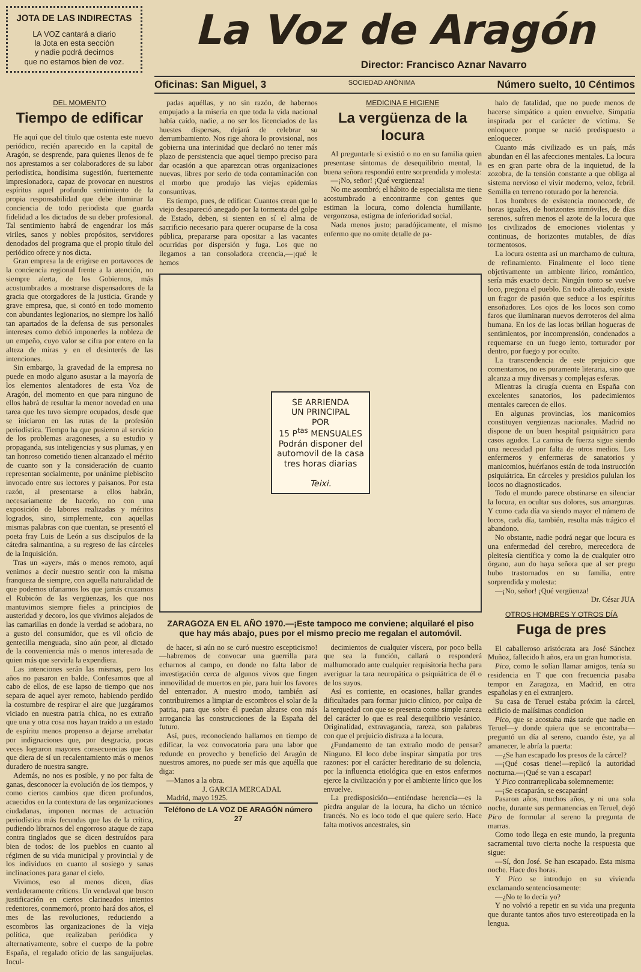JOTA DE LAS INDIRECTAS
LA VOZ cantará a diario
la Jota en esta sección
y nadie podrá decirnos
que no estamos bien de voz.
La Voz de Aragón
Director: Francisco Aznar Navarro
Oficinas: San Miguel, 3 SOCIEDAD ANÓNIMA Número suelto, 10 Céntimos
DEL MOMENTO
Tiempo de edificar
He aquí que del título que ostenta este nuevo periódico, recién aparecido en la capital de Aragón, se desprende, para quienes llenos de fe nos aprestamos a ser colaboradores de su labor periodística, hondísima sugestión, fuertemente impresionadora, capaz de provocar en nuestros espíritus aquel profundo sentimiento de la propia responsabilidad que debe iluminar la conciencia de todo periodista que guarda fidelidad a los dictados de su deber profesional. Tal sentimiento habrá de engendrar los más viriles, sanos y nobles propósitos, servidores denodados del programa que el propio título del periódico ofrece y nos dicta.
Gran empresa la de erigirse en portavoces de la conciencia regional frente a la atención, no siempre alerta, de los Gobiernos, más acostumbrados a mostrarse dispensadores de la gracia que otorgadores de la justicia. Grande y grave empresa, que, si contó en todo momento con abundantes legionarios, no siempre los halló tan apartados de la defensa de sus personales intereses como debió imponerles la nobleza de un empeño, cuyo valor se cifra por entero en la alteza de miras y en el desinterés de las intenciones.
Sin embargo, la gravedad de la empresa no puede en modo alguno asustar a la mayoría de los elementos alentadores de esta Voz de Aragón, del momento en que para ninguno de ellos habrá de resultar la menor novedad en una tarea que les tuvo siempre ocupados, desde que se iniciaron en las rutas de la profesión periodística. Tiempo ha que pusieron al servicio de los problemas aragoneses, a su estudio y propaganda, sus inteligencias y sus plumas, y en tan honroso cometido tienen alcanzado el mérito de cuanto son y la consideración de cuanto representan socialmente, por unánime plebiscito invocado entre sus lectores y paisanos. Por esta razón, al presentarse a ellos habrán, necesariamente de hacerlo, no con una exposición de labores realizadas y méritos logrados, sino, simplemente, con aquellas mismas palabras con que cuentan, se presentó el poeta fray Luis de León a sus discípulos de la cátedra salmantina, a su regreso de las cárceles de la Inquisición.
Tras un «ayer», más o menos remoto, aquí venimos a decir nuestro sentir con la misma franqueza de siempre, con aquella naturalidad de que podemos ufanarnos los que jamás cruzamos el Rubicón de las vergüenzas, los que nos mantuvimos siempre fieles a principios de austeridad y decoro, los que vivimos alejados de las camarillas en donde la verdad se adobara, no a gusto del consumidor, que es vil oficio de gentecilla menguada, sino aún peor, al dictado de la conveniencia más o menos interesada de quien más que servirla la expendiera.
Las intenciones serán las mismas, pero los años no pasaron en balde. Confesamos que al cabo de ellos, de ese lapso de tiempo que nos separa de aquel ayer remoto, habiendo perdido la costumbre de respirar el aire que juzgáramos viciado en nuestra patria chica, no es extraño que una y otra cosa nos hayan traído a un estado de espíritu menos propenso a dejarse arrebatar por indignaciones que, por desgracia, pocas veces lograron mayores consecuencias que las que diera de sí un recalentamiento más o menos duradero de nuestra sangre.
Además, no nos es posible, y no por falta de ganas, desconocer la evolución de los tiempos, y como ciertos cambios que dicen profundos, acaecidos en la contextura de las organizaciones ciudadanas, imponen normas de actuación periodística más fecundas que las de la crítica, pudiendo librarnos del engorroso ataque de zapa contra tinglados que se dicen destruídos para bien de todos: de los pueblos en cuanto al régimen de su vida municipal y provincial y de los individuos en cuanto al sosiego y sanas inclinaciones para ganar el cielo.
Vivimos, eso al menos dicen, días verdaderamente críticos. Un vendaval que busco justificación en ciertos clarineados intentos redentores, conmemoró, pronto hará dos años, el mes de las revoluciones, reduciendo a escombros las organizaciones de la vieja política, que realizaban periódica y alternativamente, sobre el cuerpo de la pobre España, el regalado oficio de las sanguijuelas. Incul-
padas aquéllas, y no sin razón, de habernos empujado a la miseria en que toda la vida nacional había caído, nadie, a no ser los licenciados de las huestes dispersas, dejará de celebrar su derrumbamiento. Nos rige ahora lo provisional, nos gobierna una interinidad que declaró no tener más plazo de persistencia que aquel tiempo preciso para dar ocasión a que aparezcan otras organizaciones nuevas, libres por serlo de toda contaminación con el morbo que produjo las viejas epidemias consuntivas.
Es tiempo, pues, de edificar. Cuantos crean que lo viejo desapareció anegado por la tormenta del golpe de Estado, deben, si sienten en sí el alma de sacrificio necesario para querer ocuparse de la cosa pública, prepararse para opositar a las vacantes ocurridas por dispersión y fuga. Los que no llegamos a tan consoladora creencia,—¡qué le hemos
MEDICINA E HIGIENE
La vergüenza de la locura
Al preguntarle si existió o no en su familia quien presentase síntomas de desequilibrio mental, la buena señora respondió entre sorprendida y molesta:
—¡No, señor! ¡Qué vergüenza!
No me asombró; el hábito de especialista me tiene acostumbrado a encontrarme con gentes que estiman la locura, como dolencia humillante, vergonzosa, estigma de inferioridad social.
Nada menos justo; paradójicamente, el mismo enfermo que no omite detalle de pa-
SE ARRIENDA
UN PRINCIPAL
POR
15 P<sup>tas</sup> MENSUALES
Podrán disponer del
automovil de la casa
tres horas diarias
Teixi.
ZARAGOZA EN EL AÑO 1970.—¡Este tampoco me conviene; alquilaré el piso que hay más abajo, pues por el mismo precio me regalan el automóvil.
de hacer, si aún no se curó nuestro escepticismo!—habremos de convocar una guerrilla para echarnos al campo, en donde no falta labor de investigación cerca de algunos vivos que fingen inmovilidad de muertos en pie, para huir los favores del enterrador. A nuestro modo, también así contribuiremos a limpiar de escombros el solar de la patria, para que sobre él puedan alzarse con más arrogancia las construcciones de la España del futuro.
Así, pues, reconociendo hallarnos en tiempo de edificar, la voz convocatoria para una labor que redunde en provecho y beneficio del Aragón de nuestros amores, no puede ser más que aquélla que diga:
—Manos a la obra.
J. GARCIA MERCADAL
Madrid, mayo 1925.
Teléfono de LA VOZ DE ARAGÓN número 27
decimientos de cualquier víscera, por poco bella que sea la función, callará o responderá malhumorado ante cualquier requisitoria hecha para averiguar la tara neuropática o psiquiátrica de él o de los suyos.
Así es corriente, en ocasiones, hallar grandes dificultades para formar juicio clínico, por culpa de la terquedad con que se presenta como simple rareza del carácter lo que es real desequilibrio vesánico. Originalidad, extravagancia, rareza, son palabras con que el prejuicio disfraza a la locura.
¿Fundamento de tan extraño modo de pensar? Ninguno. El loco debe inspirar simpatía por tres razones: por el carácter hereditario de su dolencia, por la influencia etiológica que en estos enfermos ejerce la civilización y por el ambiente lírico que los envuelve.
La predisposición—entiéndase herencia—es la piedra angular de la locura, ha dicho un técnico francés. No es loco todo el que quiere serlo. Hace falta motivos ancestrales, sin
halo de fatalidad, que no puede menos de hacerse simpático a quien envuelve. Simpatía inspirada por el carácter de víctima. Se enloquece porque se nació predispuesto a enloquecer.
Cuanto más civilizado es un país, más abundan en él las afecciones mentales. La locura es en gran parte obra de la inquietud, de la zozobra, de la tensión constante a que obliga al sistema nervioso el vivir moderno, veloz, febril. Semilla en terreno roturado por la herencia.
Los hombres de existencia monocorde, de horas iguales, de horizontes inmóviles, de días serenos, sufren menos el azote de la locura que los civilizados de emociones violentas y continuas, de horizontes mutables, de días tormentosos.
La locura ostenta así un marchamo de cultura, de refinamiento. Finalmente el loco tiene objetivamente un ambiente lírico, romántico, sería más exacto decir. Ningún tonto se vuelve loco, pregona el pueblo. En todo alienado, existe un fragor de pasión que seduce a los espíritus ensoñadores. Los ojos de los locos son como faros que iluminaran nuevos derroteros del alma humana. En los de las locas brillan hogueras de sentimientos, por incomprensión, condenados a requemarse en un fuego lento, torturador por dentro, por fuego y por oculto.
La transcendencia de este prejuicio que comentamos, no es puramente literaria, sino que alcanza a muy diversas y complejas esferas.
Mientras la cirugía cuenta en España con excelentes sanatorios, los padecimientos mentales carecen de ellos.
En algunas provincias, los manicomios constituyen vergüenzas nacionales. Madrid no dispone de un buen hospital psiquiátrico para casos agudos. La camisa de fuerza sigue siendo una necesidad por falta de otros medios. Los enfermeros y enfermeras de sanatorios y manicomios, huérfanos están de toda instrucción psiquiátrica. En cárceles y presidios pululan los locos no diagnosticados.
Todo el mundo parece obstinarse en silenciar la locura, en ocultar sus dolores, sus amarguras. Y como cada día va siendo mayor el número de locos, cada día, también, resulta más trágico el abandono.
No obstante, nadie podrá negar que locura es una enfermedad del cerebro, merecedora de pleitesía científica y como la de cualquier otro órgano, aun do haya señora que al ser pregu hubo trastornados en su familia, entre sorprendida y molesta:
—¡No, señor! ¡Qué vergüenza!
Dr. César JUA
OTROS HOMBRES Y OTROS DÍA
Fuga de pres
El caballeroso aristócrata ara José Sánchez Muñoz, fallecido h años, era un gran humorista.
Pico, como le solían llamar amigos, tenía su residencia en T que con frecuencia pasaba tempor en Zaragoza, en Madrid, en otra españolas y en el extranjero.
Su casa de Teruel estaba próxim la cárcel, edificio de malísimas condicion
Pico, que se acostaba más tarde que nadie en Teruel—y donde quiera que se encontraba—preguntó un día al sereno, cuando éste, ya al amanecer, le abría la puerta:
—¿Se han escapado los presos de la cárcel?
—¡Qué cosas tiene!—replicó la autoridad nocturna.—¡Qué se van a escapar!
Y Pico contrarreplicaba solemnemente:
—¡Se escaparán, se escaparán!
Pasaron años, muchos años, y ni una sola noche, durante sus permanencias en Teruel, dejó Pico de formular al sereno la pregunta de marras.
Como todo llega en este mundo, la pregunta sacramental tuvo cierta noche la respuesta que sigue:
—Sí, don José. Se han escapado. Esta misma noche. Hace dos horas.
Y Pico se introdujo en su vivienda exclamando sentenciosamente:
—¿No te lo decía yo?
Y no volvió a repetir en su vida una pregunta que durante tantos años tuvo estereotipada en la lengua.